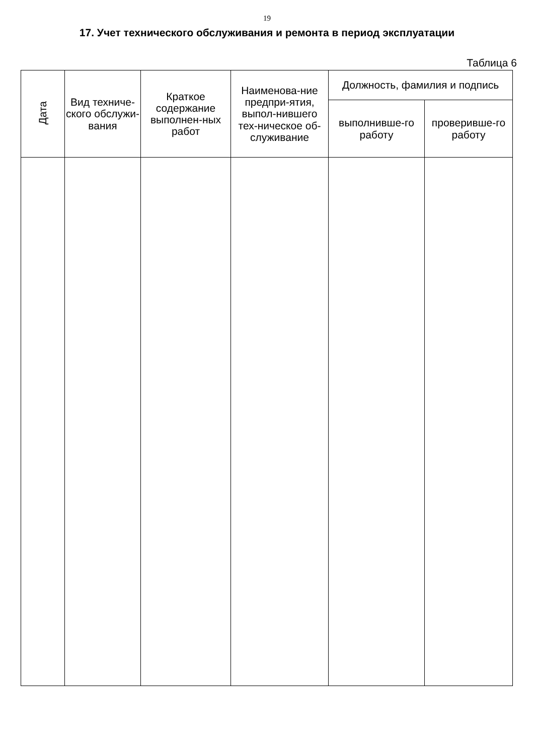19
17. Учет технического обслуживания и ремонта в период эксплуатации
Таблица 6
| Дата | Вид техниче-ского обслужи-вания | Краткое содержание выполнен-ных работ | Наименова-ние предпри-ятия, выпол-нившего тех-ническое об-служивание | Должность, фамилия и подпись | |
| --- | --- | --- | --- | --- | --- |
| | | | | выполнивше-го работу | проверивше-го работу |